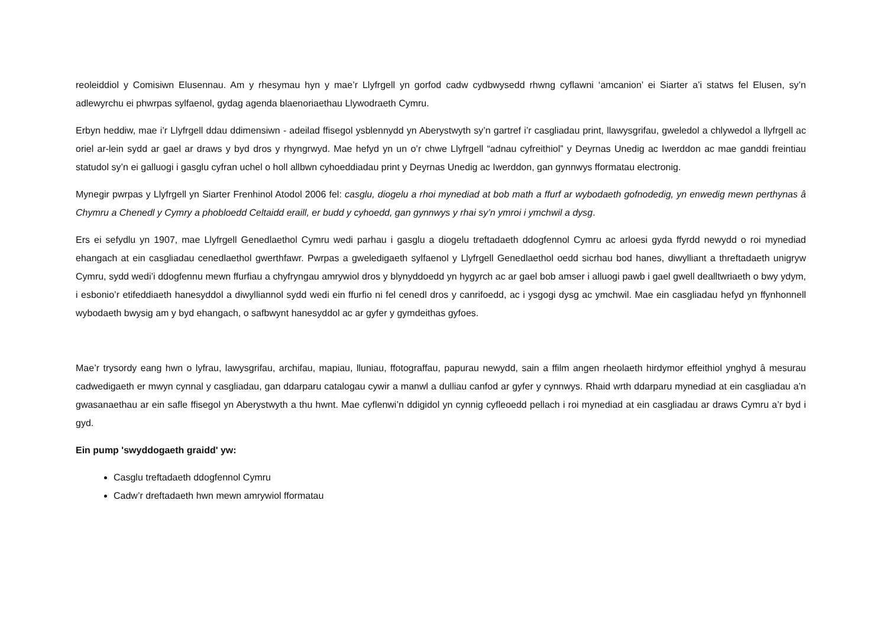reoleiddiol y Comisiwn Elusennau. Am y rhesymau hyn y mae’r Llyfrgell yn gorfod cadw cydbwysedd rhwng cyflawni ‘amcanion’ ei Siarter a’i statws fel Elusen, sy’n adlewyrchu ei phwrpas sylfaenol, gydag agenda blaenoriaethau Llywodraeth Cymru.
Erbyn heddiw, mae i’r Llyfrgell ddau ddimensiwn - adeilad ffisegol ysblennydd yn Aberystwyth sy’n gartref i’r casgliadau print, llawysgrifau, gweledol a chlywedol a llyfrgell ac oriel ar-lein sydd ar gael ar draws y byd dros y rhyngrwyd. Mae hefyd yn un o’r chwe Llyfrgell “adnau cyfreithiol” y Deyrnas Unedig ac Iwerddon ac mae ganddi freintiau statudol sy’n ei galluogi i gasglu cyfran uchel o holl allbwn cyhoeddiadau print y Deyrnas Unedig ac Iwerddon, gan gynnwys fformatau electronig.
Mynegir pwrpas y Llyfrgell yn Siarter Frenhinol Atodol 2006 fel: casglu, diogelu a rhoi mynediad at bob math a ffurf ar wybodaeth gofnodedig, yn enwedig mewn perthynas â Chymru a Chenedl y Cymry a phobloedd Celtaidd eraill, er budd y cyhoedd, gan gynnwys y rhai sy’n ymroi i ymchwil a dysg.
Ers ei sefydlu yn 1907, mae Llyfrgell Genedlaethol Cymru wedi parhau i gasglu a diogelu treftadaeth ddogfennol Cymru ac arloesi gyda ffyrdd newydd o roi mynediad ehangach at ein casgliadau cenedlaethol gwerthfawr. Pwrpas a gweledigaeth sylfaenol y Llyfrgell Genedlaethol oedd sicrhau bod hanes, diwylliant a threftadaeth unigryw Cymru, sydd wedi’i ddogfennu mewn ffurfiau a chyfryngau amrywiol dros y blynyddoedd yn hygyrch ac ar gael bob amser i alluogi pawb i gael gwell dealltwriaeth o bwy ydym, i esbonio’r etifeddiaeth hanesyddol a diwylliannol sydd wedi ein ffurfio ni fel cenedl dros y canrifoedd, ac i ysgogi dysg ac ymchwil. Mae ein casgliadau hefyd yn ffynhonnell wybodaeth bwysig am y byd ehangach, o safbwynt hanesyddol ac ar gyfer y gymdeithas gyfoes.
Mae’r trysordy eang hwn o lyfrau, lawysgrifau, archifau, mapiau, lluniau, ffotograffau, papurau newydd, sain a ffilm angen rheolaeth hirdymor effeithiol ynghyd â mesurau cadwedigaeth er mwyn cynnal y casgliadau, gan ddarparu catalogau cywir a manwl a dulliau canfod ar gyfer y cynnwys. Rhaid wrth ddarparu mynediad at ein casgliadau a’n gwasanaethau ar ein safle ffisegol yn Aberystwyth a thu hwnt. Mae cyflenwi’n ddigidol yn cynnig cyfleoedd pellach i roi mynediad at ein casgliadau ar draws Cymru a’r byd i gyd.
Ein pump 'swyddogaeth graidd' yw:
Casglu treftadaeth ddogfennol Cymru
Cadw’r dreftadaeth hwn mewn amrywiol fformatau